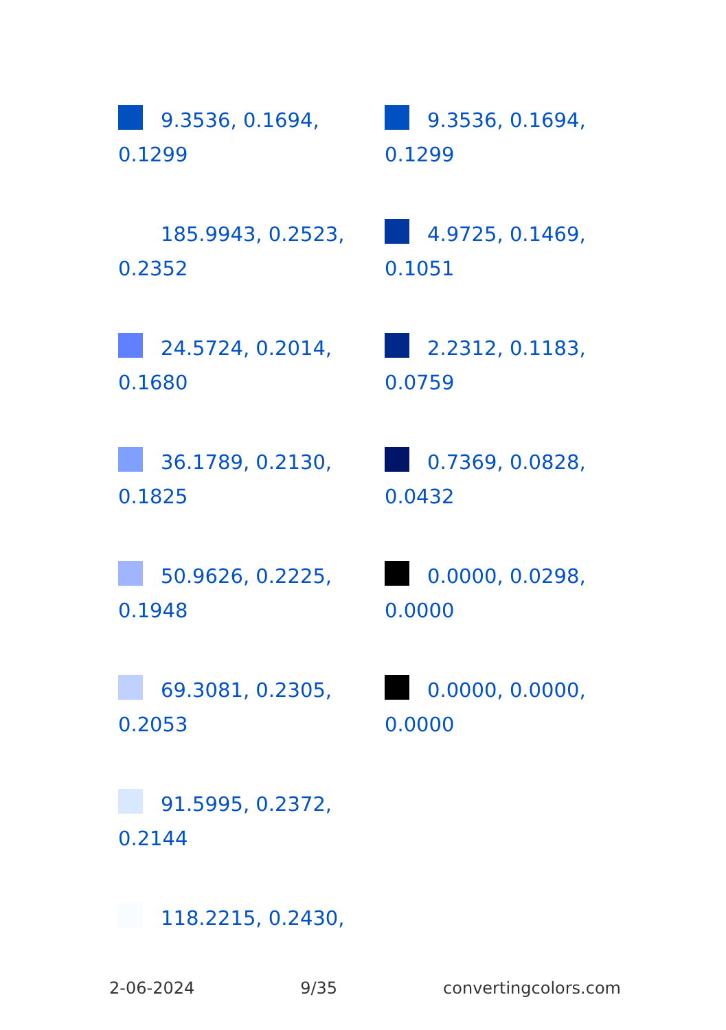9.3536, 0.1694, 0.1299
9.3536, 0.1694, 0.1299
185.9943, 0.2523, 0.2352
4.9725, 0.1469, 0.1051
24.5724, 0.2014, 0.1680
2.2312, 0.1183, 0.0759
36.1789, 0.2130, 0.1825
0.7369, 0.0828, 0.0432
50.9626, 0.2225, 0.1948
0.0000, 0.0298, 0.0000
69.3081, 0.2305, 0.2053
0.0000, 0.0000, 0.0000
91.5995, 0.2372, 0.2144
118.2215, 0.2430,
2-06-2024 9/35 convertingcolors.com